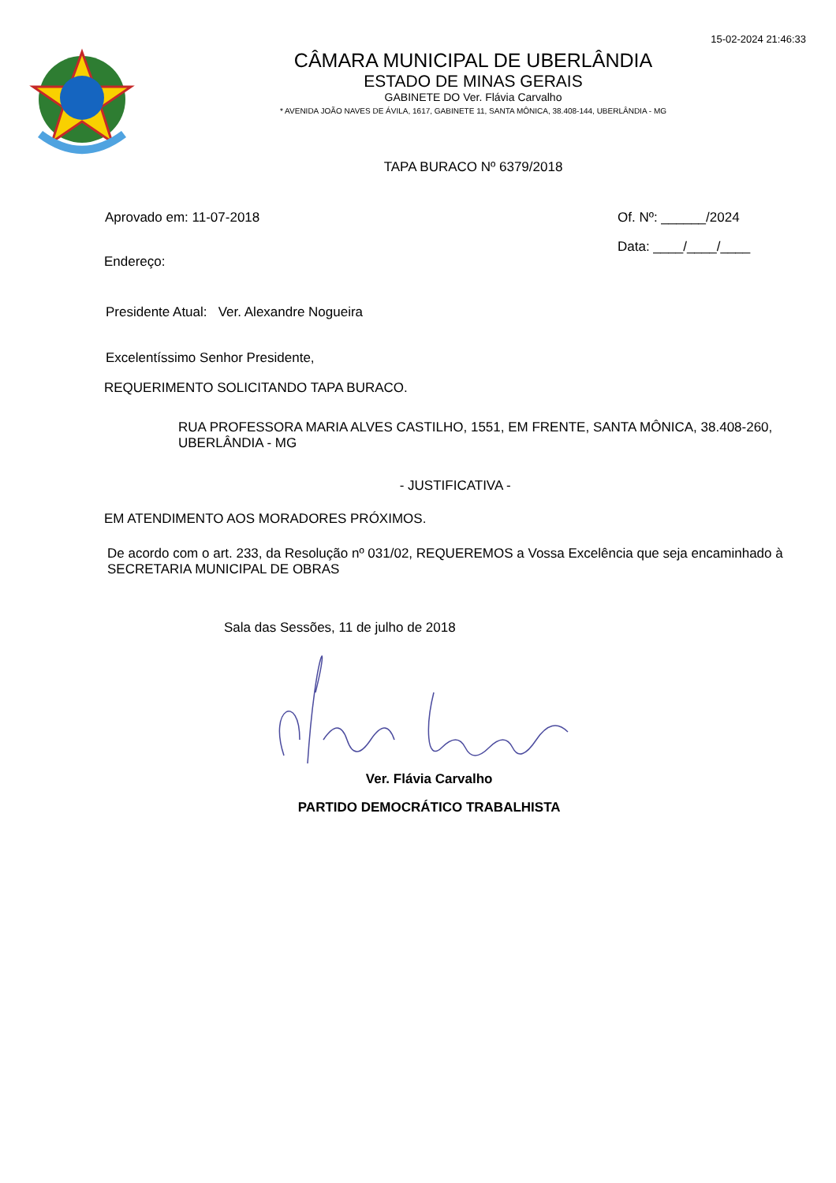15-02-2024 21:46:33
CÂMARA MUNICIPAL DE UBERLÂNDIA
ESTADO DE MINAS GERAIS
GABINETE DO Ver. Flávia Carvalho
* AVENIDA JOÃO NAVES DE ÁVILA, 1617, GABINETE 11, SANTA MÔNICA, 38.408-144, UBERLÂNDIA - MG
TAPA BURACO Nº 6379/2018
Aprovado em: 11-07-2018 Of. Nº: ______/2024
Data: ____/____/____
Endereço:
Presidente Atual: Ver. Alexandre Nogueira
Excelentíssimo Senhor Presidente,
REQUERIMENTO SOLICITANDO TAPA BURACO.
RUA PROFESSORA MARIA ALVES CASTILHO, 1551, EM FRENTE, SANTA MÔNICA, 38.408-260, UBERLÂNDIA - MG
- JUSTIFICATIVA -
EM ATENDIMENTO AOS MORADORES PRÓXIMOS.
De acordo com o art. 233, da Resolução nº 031/02, REQUEREMOS a Vossa Excelência que seja encaminhado à SECRETARIA MUNICIPAL DE OBRAS
Sala das Sessões, 11 de julho de 2018
Ver. Flávia Carvalho
PARTIDO DEMOCRÁTICO TRABALHISTA